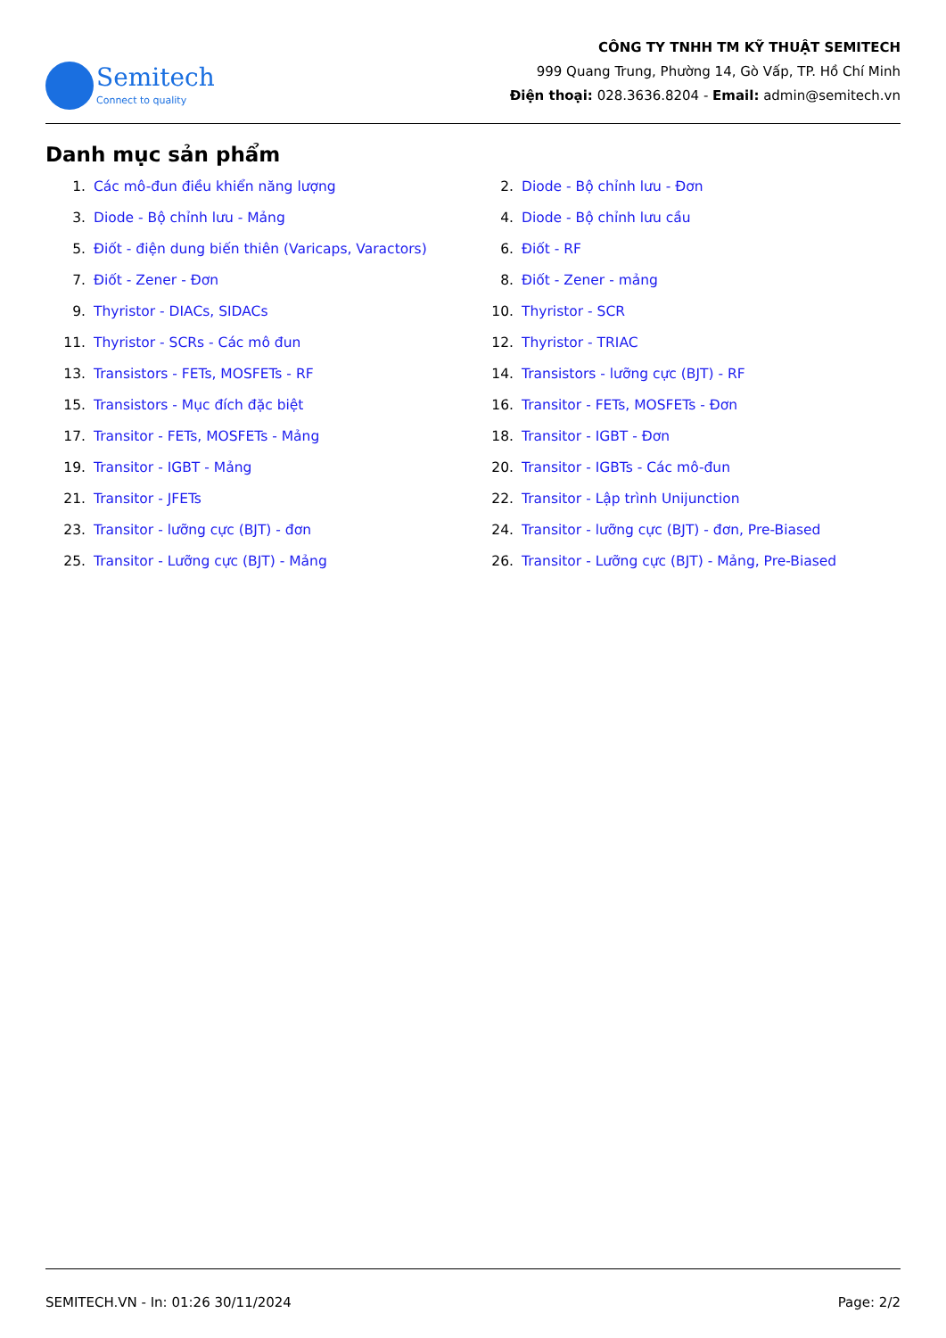Semitech
Connect to quality
CÔNG TY TNHH TM KỸ THUẬT SEMITECH
999 Quang Trung, Phường 14, Gò Vấp, TP. Hồ Chí Minh
Điện thoại: 028.3636.8204 - Email: admin@semitech.vn
Danh mục sản phẩm
1. Các mô-đun điều khiển năng lượng
2. Diode - Bộ chỉnh lưu - Đơn
3. Diode - Bộ chỉnh lưu - Mảng
4. Diode - Bộ chỉnh lưu cầu
5. Điốt - điện dung biến thiên (Varicaps, Varactors)
6. Điốt - RF
7. Điốt - Zener - Đơn
8. Điốt - Zener - mảng
9. Thyristor - DIACs, SIDACs
10. Thyristor - SCR
11. Thyristor - SCRs - Các mô đun
12. Thyristor - TRIAC
13. Transistors - FETs, MOSFETs - RF
14. Transistors - lưỡng cực (BJT) - RF
15. Transistors - Mục đích đặc biệt
16. Transitor - FETs, MOSFETs - Đơn
17. Transitor - FETs, MOSFETs - Mảng
18. Transitor - IGBT - Đơn
19. Transitor - IGBT - Mảng
20. Transitor - IGBTs - Các mô-đun
21. Transitor - JFETs
22. Transitor - Lập trình Unijunction
23. Transitor - lưỡng cực (BJT) - đơn
24. Transitor - lưỡng cực (BJT) - đơn, Pre-Biased
25. Transitor - Lưỡng cực (BJT) - Mảng
26. Transitor - Lưỡng cực (BJT) - Mảng, Pre-Biased
SEMITECH.VN - In: 01:26 30/11/2024 Page: 2/2